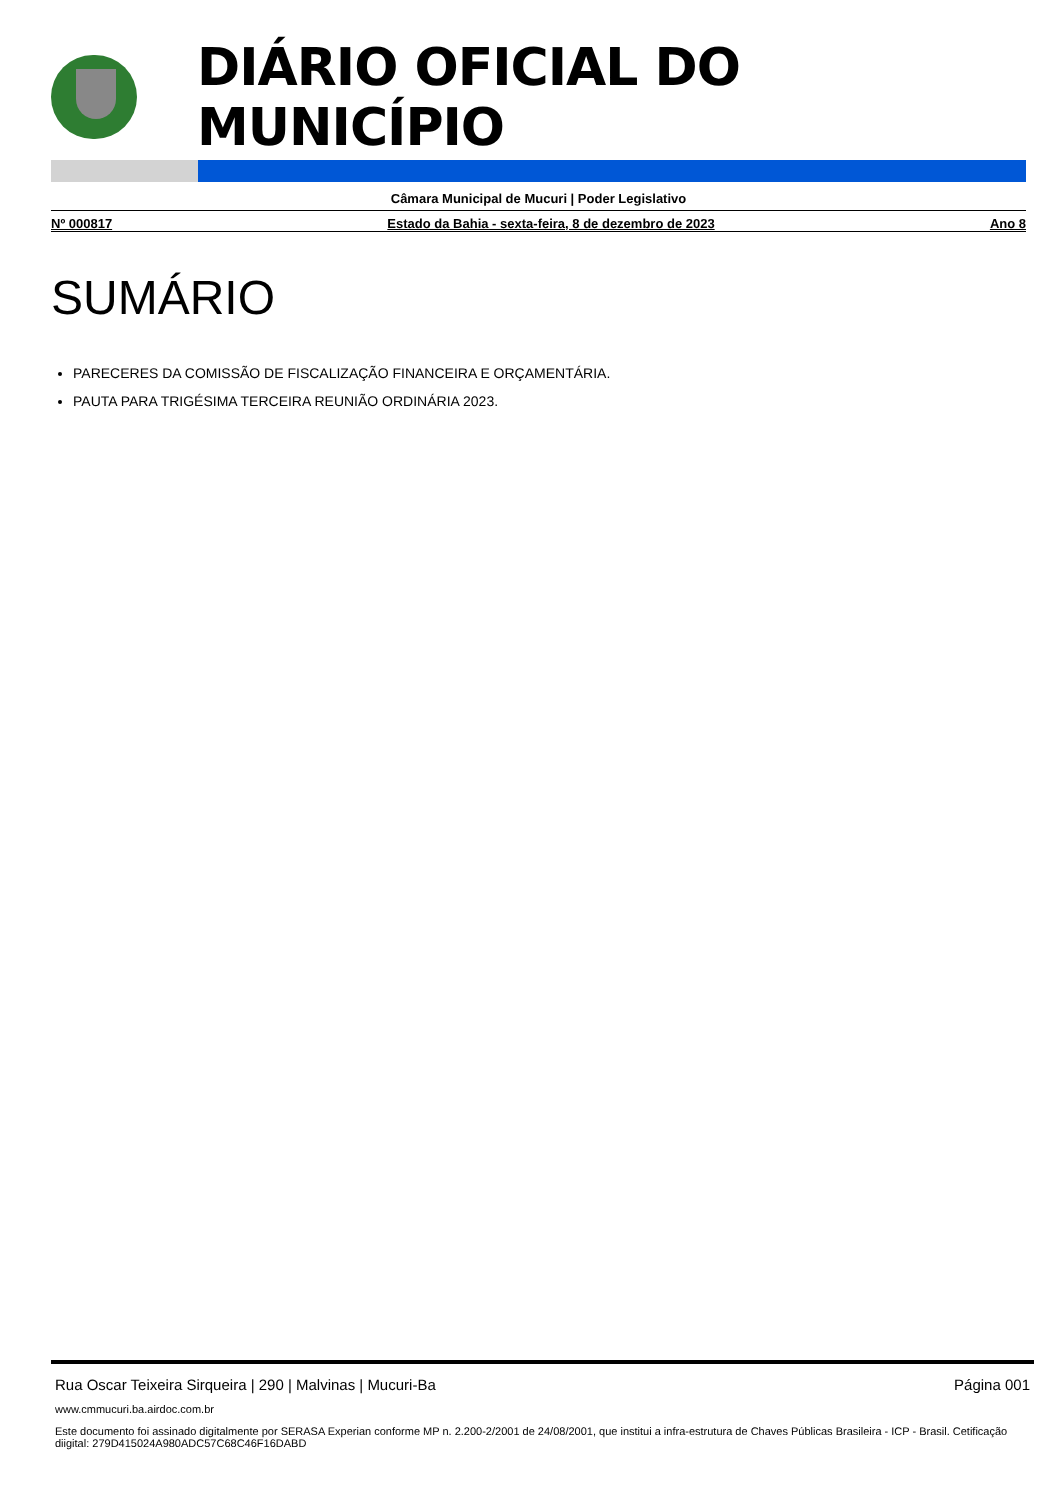DIÁRIO OFICIAL DO MUNICÍPIO
Câmara Municipal de Mucuri | Poder Legislativo
Nº 000817 Estado da Bahia - sexta-feira, 8 de dezembro de 2023 Ano 8
SUMÁRIO
PARECERES DA COMISSÃO DE FISCALIZAÇÃO FINANCEIRA E ORÇAMENTÁRIA.
PAUTA PARA TRIGÉSIMA TERCEIRA REUNIÃO ORDINÁRIA 2023.
Rua Oscar Teixeira Sirqueira | 290 | Malvinas | Mucuri-Ba Página 001
www.cmmucuri.ba.airdoc.com.br
Este documento foi assinado digitalmente por SERASA Experian conforme MP n. 2.200-2/2001 de 24/08/2001, que institui a infra-estrutura de Chaves Públicas Brasileira - ICP - Brasil. Cetificação diigital: 279D415024A980ADC57C68C46F16DABD